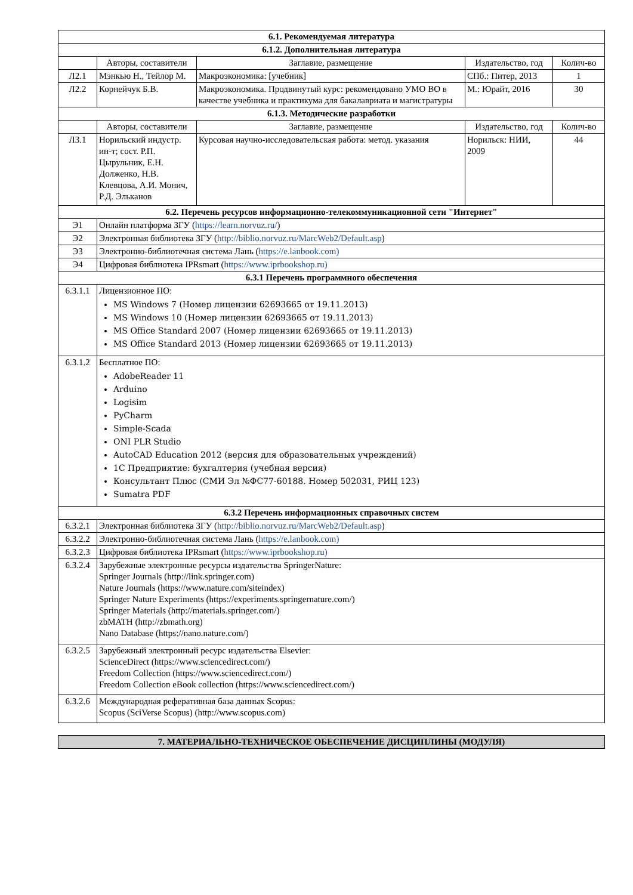| 6.1. Рекомендуемая литература | | | | |
| --- | --- | --- | --- | --- |
| 6.1.2. Дополнительная литература | | | | |
| | Авторы, составители | Заглавие, размещение | Издательство, год | Колич-во |
| Л2.1 | Мэнкью Н., Тейлор М. | Макроэкономика: [учебник] | СПб.: Питер, 2013 | 1 |
| Л2.2 | Корнейчук Б.В. | Макроэкономика. Продвинутый курс: рекомендовано УМО ВО в качестве учебника и практикума для бакалавриата и магистратуры | М.: Юрайт, 2016 | 30 |
| 6.1.3. Методические разработки | | | | |
| | Авторы, составители | Заглавие, размещение | Издательство, год | Колич-во |
| Л3.1 | Норильский индустр. ин-т; сост. Р.П. Цырульник, Е.Н. Долженко, Н.В. Клевцова, А.И. Монич, Р.Д. Эльканов | Курсовая научно-исследовательская работа: метод. указания | Норильск: НИИ, 2009 | 44 |
| 6.2. Перечень ресурсов информационно-телекоммуникационной сети "Интернет" | | | | |
| Э1 | Онлайн платформа ЗГУ ( https://learn.norvuz.ru/ ) | | | |
| Э2 | Электронная библиотека ЗГУ ( http://biblio.norvuz.ru/MarcWeb2/Default.asp ) | | | |
| Э3 | Электронно-библиотечная система Лань ( https://e.lanbook.com) | | | |
| Э4 | Цифровая библиотека IPRsmart ( https://www.iprbookshop.ru) | | | |
| 6.3.1 Перечень программного обеспечения | | | | |
| 6.3.1.1 | Лицензионное ПО: MS Windows 7 (Номер лицензии 62693665 от 19.11.2013) MS Windows 10 (Номер лицензии 62693665 от 19.11.2013) MS Office Standard 2007 (Номер лицензии 62693665 от 19.11.2013) MS Office Standard 2013 (Номер лицензии 62693665 от 19.11.2013) | | | |
| 6.3.1.2 | Бесплатное ПО: AdobeReader 11 Arduino Logisim PyCharm Simple-Scada ONI PLR Studio AutoCAD Education 2012 (версия для образовательных учреждений) 1С Предприятие: бухгалтерия (учебная версия) Консультант Плюс (СМИ Эл №ФС77-60188. Номер 502031, РИЦ 123) Sumatra PDF | | | |
| 6.3.2 Перечень информационных справочных систем | | | | |
| 6.3.2.1 | Электронная библиотека ЗГУ ( http://biblio.norvuz.ru/MarcWeb2/Default.asp ) | | | |
| 6.3.2.2 | Электронно-библиотечная система Лань ( https://e.lanbook.com) | | | |
| 6.3.2.3 | Цифровая библиотека IPRsmart ( https://www.iprbookshop.ru) | | | |
| 6.3.2.4 | Зарубежные электронные ресурсы издательства SpringerNature: Springer Journals (http://link.springer.com) Nature Journals (https://www.nature.com/siteindex) Springer Nature Experiments (https://experiments.springernature.com/) Springer Materials (http://materials.springer.com/) zbMATH (http://zbmath.org) Nano Database (https://nano.nature.com/) | | | |
| 6.3.2.5 | Зарубежный электронный ресурс издательства Elsevier: ScienceDirect (https://www.sciencedirect.com/) Freedom Collection (https://www.sciencedirect.com/) Freedom Collection eBook collection (https://www.sciencedirect.com/) | | | |
| 6.3.2.6 | Международная реферативная база данных Scopus: Scopus (SciVerse Scopus) (http://www.scopus.com) | | | |
7. МАТЕРИАЛЬНО-ТЕХНИЧЕСКОЕ ОБЕСПЕЧЕНИЕ ДИСЦИПЛИНЫ (МОДУЛЯ)